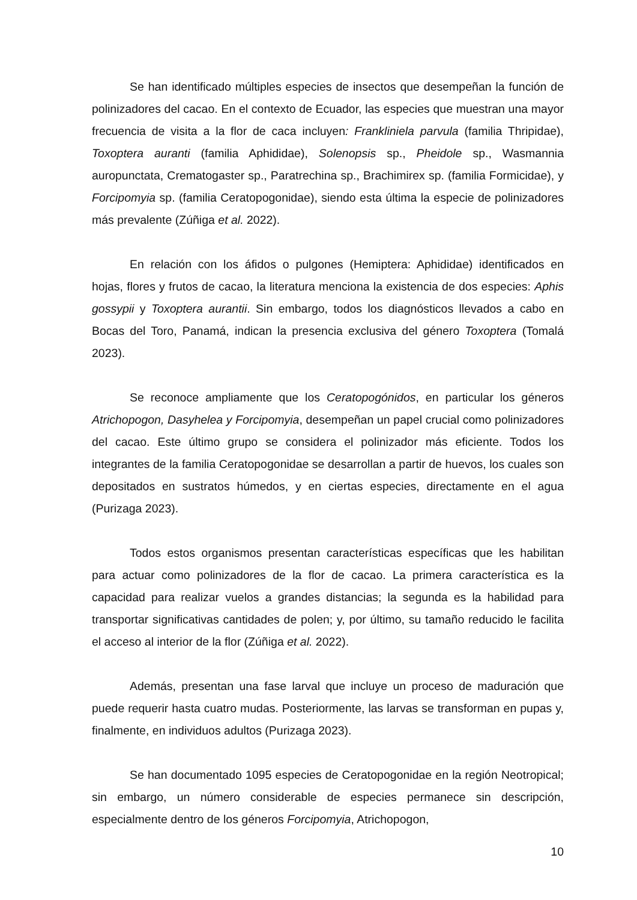Se han identificado múltiples especies de insectos que desempeñan la función de polinizadores del cacao. En el contexto de Ecuador, las especies que muestran una mayor frecuencia de visita a la flor de caca incluyen: Frankliniela parvula (familia Thripidae), Toxoptera auranti (familia Aphididae), Solenopsis sp., Pheidole sp., Wasmannia auropunctata, Crematogaster sp., Paratrechina sp., Brachimirex sp. (familia Formicidae), y Forcipomyia sp. (familia Ceratopogonidae), siendo esta última la especie de polinizadores más prevalente (Zúñiga et al. 2022).
En relación con los áfidos o pulgones (Hemiptera: Aphididae) identificados en hojas, flores y frutos de cacao, la literatura menciona la existencia de dos especies: Aphis gossypii y Toxoptera aurantii. Sin embargo, todos los diagnósticos llevados a cabo en Bocas del Toro, Panamá, indican la presencia exclusiva del género Toxoptera (Tomalá 2023).
Se reconoce ampliamente que los Ceratopogónidos, en particular los géneros Atrichopogon, Dasyhelea y Forcipomyia, desempeñan un papel crucial como polinizadores del cacao. Este último grupo se considera el polinizador más eficiente. Todos los integrantes de la familia Ceratopogonidae se desarrollan a partir de huevos, los cuales son depositados en sustratos húmedos, y en ciertas especies, directamente en el agua (Purizaga 2023).
Todos estos organismos presentan características específicas que les habilitan para actuar como polinizadores de la flor de cacao. La primera característica es la capacidad para realizar vuelos a grandes distancias; la segunda es la habilidad para transportar significativas cantidades de polen; y, por último, su tamaño reducido le facilita el acceso al interior de la flor (Zúñiga et al. 2022).
Además, presentan una fase larval que incluye un proceso de maduración que puede requerir hasta cuatro mudas. Posteriormente, las larvas se transforman en pupas y, finalmente, en individuos adultos (Purizaga 2023).
Se han documentado 1095 especies de Ceratopogonidae en la región Neotropical; sin embargo, un número considerable de especies permanece sin descripción, especialmente dentro de los géneros Forcipomyia, Atrichopogon,
10